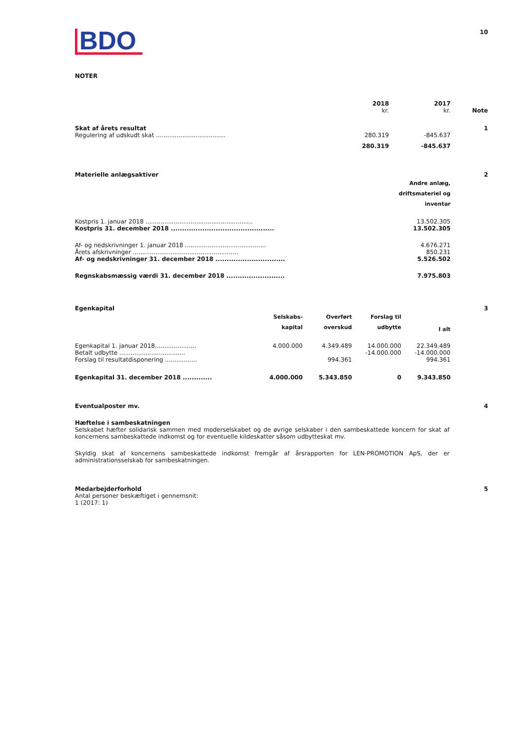BDO
10
NOTER
| | 2018 kr. | 2017 kr. | Note |
| Skat af årets resultat | | | 1 |
| Regulering af udskudt skat ..................................... | 280.319 | -845.637 | |
| | 280.319 | -845.637 | |
| Materielle anlægsaktiver | | 2 |
| | Andre anlæg, driftsmateriel og inventar | |
| Kostpris 1. januar 2018 ......................................................... | 13.502.305 | |
| Kostpris 31. december 2018 .............................................. | 13.502.305 | |
| Af- og nedskrivninger 1. januar 2018 ........................................... | 4.676.271 | |
| Årets afskrivninger ........................................................ | 850.231 | |
| Af- og nedskrivninger 31. december 2018 ............................... | 5.526.502 | |
| Regnskabsmæssig værdi 31. december 2018 .......................... | 7.975.803 | |
| Egenkapital | | | | | 3 |
| | Selskabs- kapital | Overført overskud | Forslag til udbytte | I alt | |
| Egenkapital 1. januar 2018...................... | 4.000.000 | 4.349.489 | 14.000.000 | 22.349.489 | |
| Betalt udbytte ................................... | | | -14.000.000 | -14.000.000 | |
| Forslag til resultatdisponering ................. | | 994.361 | | 994.361 | |
| Egenkapital 31. december 2018 ............. | 4.000.000 | 5.343.850 | 0 | 9.343.850 | |
Eventualposter mv. 4
Hæftelse i sambeskatningen
Selskabet hæfter solidarisk sammen med moderselskabet og de øvrige selskaber i den sambeskattede koncern for skat af koncernens sambeskattede indkomst og for eventuelle kildeskatter såsom udbytteskat mv.
Skyldig skat af koncernens sambeskattede indkomst fremgår af årsrapporten for LEN-PROMOTION ApS, der er administrationsselskab for sambeskatningen.
Medarbejderforhold 5
Antal personer beskæftiget i gennemsnit:
1 (2017: 1)